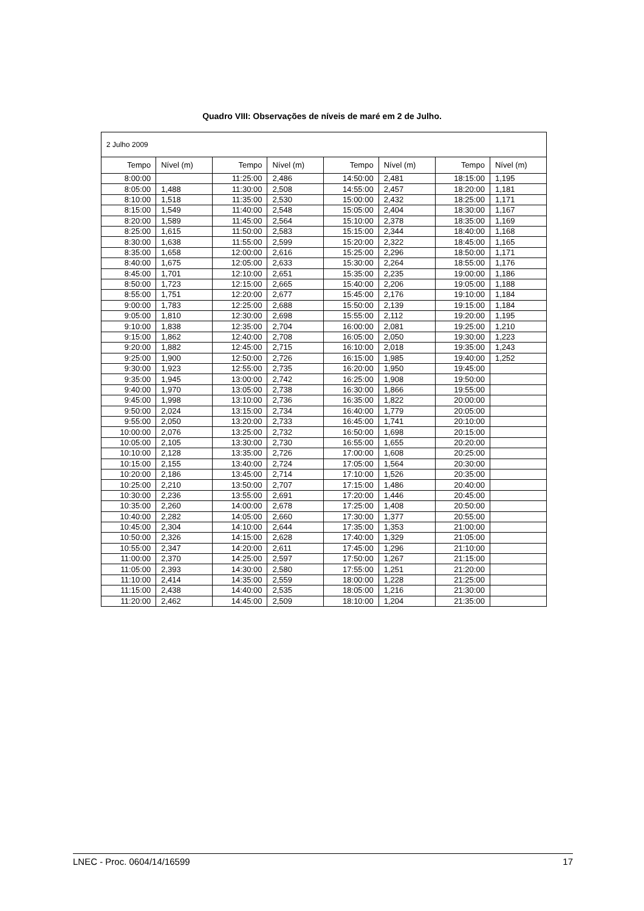Quadro VIII: Observações de níveis de maré em 2 de Julho.
| 2 Julho 2009 | | | | | | | |
| --- | --- | --- | --- | --- | --- | --- | --- |
| Tempo | Nível (m) | Tempo | Nível (m) | Tempo | Nível (m) | Tempo | Nível (m) |
| 8:00:00 | | 11:25:00 | 2,486 | 14:50:00 | 2,481 | 18:15:00 | 1,195 |
| 8:05:00 | 1,488 | 11:30:00 | 2,508 | 14:55:00 | 2,457 | 18:20:00 | 1,181 |
| 8:10:00 | 1,518 | 11:35:00 | 2,530 | 15:00:00 | 2,432 | 18:25:00 | 1,171 |
| 8:15:00 | 1,549 | 11:40:00 | 2,548 | 15:05:00 | 2,404 | 18:30:00 | 1,167 |
| 8:20:00 | 1,589 | 11:45:00 | 2,564 | 15:10:00 | 2,378 | 18:35:00 | 1,169 |
| 8:25:00 | 1,615 | 11:50:00 | 2,583 | 15:15:00 | 2,344 | 18:40:00 | 1,168 |
| 8:30:00 | 1,638 | 11:55:00 | 2,599 | 15:20:00 | 2,322 | 18:45:00 | 1,165 |
| 8:35:00 | 1,658 | 12:00:00 | 2,616 | 15:25:00 | 2,296 | 18:50:00 | 1,171 |
| 8:40:00 | 1,675 | 12:05:00 | 2,633 | 15:30:00 | 2,264 | 18:55:00 | 1,176 |
| 8:45:00 | 1,701 | 12:10:00 | 2,651 | 15:35:00 | 2,235 | 19:00:00 | 1,186 |
| 8:50:00 | 1,723 | 12:15:00 | 2,665 | 15:40:00 | 2,206 | 19:05:00 | 1,188 |
| 8:55:00 | 1,751 | 12:20:00 | 2,677 | 15:45:00 | 2,176 | 19:10:00 | 1,184 |
| 9:00:00 | 1,783 | 12:25:00 | 2,688 | 15:50:00 | 2,139 | 19:15:00 | 1,184 |
| 9:05:00 | 1,810 | 12:30:00 | 2,698 | 15:55:00 | 2,112 | 19:20:00 | 1,195 |
| 9:10:00 | 1,838 | 12:35:00 | 2,704 | 16:00:00 | 2,081 | 19:25:00 | 1,210 |
| 9:15:00 | 1,862 | 12:40:00 | 2,708 | 16:05:00 | 2,050 | 19:30:00 | 1,223 |
| 9:20:00 | 1,882 | 12:45:00 | 2,715 | 16:10:00 | 2,018 | 19:35:00 | 1,243 |
| 9:25:00 | 1,900 | 12:50:00 | 2,726 | 16:15:00 | 1,985 | 19:40:00 | 1,252 |
| 9:30:00 | 1,923 | 12:55:00 | 2,735 | 16:20:00 | 1,950 | 19:45:00 | |
| 9:35:00 | 1,945 | 13:00:00 | 2,742 | 16:25:00 | 1,908 | 19:50:00 | |
| 9:40:00 | 1,970 | 13:05:00 | 2,738 | 16:30:00 | 1,866 | 19:55:00 | |
| 9:45:00 | 1,998 | 13:10:00 | 2,736 | 16:35:00 | 1,822 | 20:00:00 | |
| 9:50:00 | 2,024 | 13:15:00 | 2,734 | 16:40:00 | 1,779 | 20:05:00 | |
| 9:55:00 | 2,050 | 13:20:00 | 2,733 | 16:45:00 | 1,741 | 20:10:00 | |
| 10:00:00 | 2,076 | 13:25:00 | 2,732 | 16:50:00 | 1,698 | 20:15:00 | |
| 10:05:00 | 2,105 | 13:30:00 | 2,730 | 16:55:00 | 1,655 | 20:20:00 | |
| 10:10:00 | 2,128 | 13:35:00 | 2,726 | 17:00:00 | 1,608 | 20:25:00 | |
| 10:15:00 | 2,155 | 13:40:00 | 2,724 | 17:05:00 | 1,564 | 20:30:00 | |
| 10:20:00 | 2,186 | 13:45:00 | 2,714 | 17:10:00 | 1,526 | 20:35:00 | |
| 10:25:00 | 2,210 | 13:50:00 | 2,707 | 17:15:00 | 1,486 | 20:40:00 | |
| 10:30:00 | 2,236 | 13:55:00 | 2,691 | 17:20:00 | 1,446 | 20:45:00 | |
| 10:35:00 | 2,260 | 14:00:00 | 2,678 | 17:25:00 | 1,408 | 20:50:00 | |
| 10:40:00 | 2,282 | 14:05:00 | 2,660 | 17:30:00 | 1,377 | 20:55:00 | |
| 10:45:00 | 2,304 | 14:10:00 | 2,644 | 17:35:00 | 1,353 | 21:00:00 | |
| 10:50:00 | 2,326 | 14:15:00 | 2,628 | 17:40:00 | 1,329 | 21:05:00 | |
| 10:55:00 | 2,347 | 14:20:00 | 2,611 | 17:45:00 | 1,296 | 21:10:00 | |
| 11:00:00 | 2,370 | 14:25:00 | 2,597 | 17:50:00 | 1,267 | 21:15:00 | |
| 11:05:00 | 2,393 | 14:30:00 | 2,580 | 17:55:00 | 1,251 | 21:20:00 | |
| 11:10:00 | 2,414 | 14:35:00 | 2,559 | 18:00:00 | 1,228 | 21:25:00 | |
| 11:15:00 | 2,438 | 14:40:00 | 2,535 | 18:05:00 | 1,216 | 21:30:00 | |
| 11:20:00 | 2,462 | 14:45:00 | 2,509 | 18:10:00 | 1,204 | 21:35:00 | |
LNEC - Proc. 0604/14/16599 17